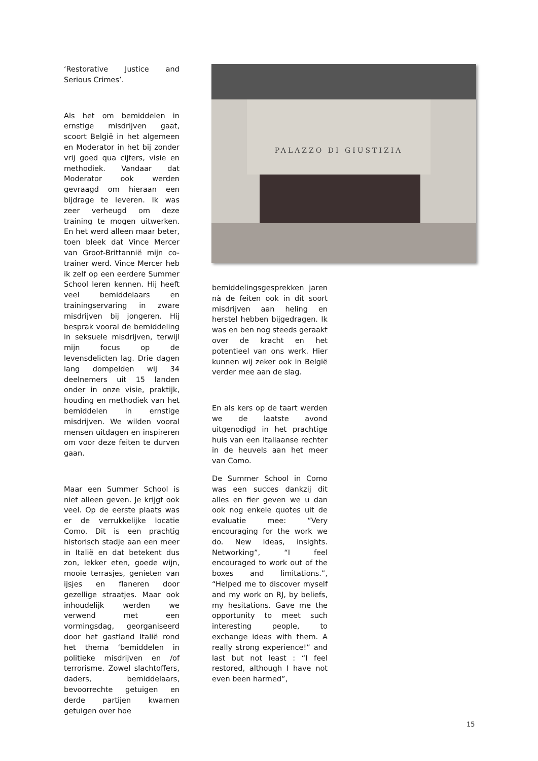‘Restorative Justice and Serious Crimes’.
Als het om bemiddelen in ernstige misdrijven gaat, scoort België in het algemeen en Moderator in het bij zonder vrij goed qua cijfers, visie en methodiek. Vandaar dat Moderator ook werden gevraagd om hieraan een bijdrage te leveren. Ik was zeer verheugd om deze training te mogen uitwerken. En het werd alleen maar beter, toen bleek dat Vince Mercer van Groot-Brittannië mijn co-trainer werd. Vince Mercer heb ik zelf op een eerdere Summer School leren kennen. Hij heeft veel bemiddelaars en trainingservaring in zware misdrijven bij jongeren. Hij besprak vooral de bemiddeling in seksuele misdrijven, terwijl mijn focus op de levensdelicten lag. Drie dagen lang dompelden wij 34 deelnemers uit 15 landen onder in onze visie, praktijk, houding en methodiek van het bemiddelen in ernstige misdrijven. We wilden vooral mensen uitdagen en inspireren om voor deze feiten te durven gaan.
Maar een Summer School is niet alleen geven. Je krijgt ook veel. Op de eerste plaats was er de verrukkelijke locatie Como. Dit is een prachtig historisch stadje aan een meer in Italië en dat betekent dus zon, lekker eten, goede wijn, mooie terrasjes, genieten van ijsjes en flaneren door gezellige straatjes. Maar ook inhoudelijk werden we verwend met een vormingsdag, georganiseerd door het gastland Italië rond het thema ‘bemiddelen in politieke misdrijven en /of terrorisme. Zowel slachtoffers, daders, bemiddelaars, bevoorrechte getuigen en derde partijen kwamen getuigen over hoe
PALAZZO DI GIUSTIZIA
bemiddelingsgesprekken jaren nà de feiten ook in dit soort misdrijven aan heling en herstel hebben bijgedragen. Ik was en ben nog steeds geraakt over de kracht en het potentieel van ons werk. Hier kunnen wij zeker ook in België verder mee aan de slag.
En als kers op de taart werden we de laatste avond uitgenodigd in het prachtige huis van een Italiaanse rechter in de heuvels aan het meer van Como.
De Summer School in Como was een succes dankzij dit alles en fier geven we u dan ook nog enkele quotes uit de evaluatie mee: “Very encouraging for the work we do. New ideas, insights. Networking”, “I feel encouraged to work out of the boxes and limitations.”, “Helped me to discover myself and my work on RJ, by beliefs, my hesitations. Gave me the opportunity to meet such interesting people, to exchange ideas with them. A really strong experience!” and last but not least : “I feel restored, although I have not even been harmed”,
15